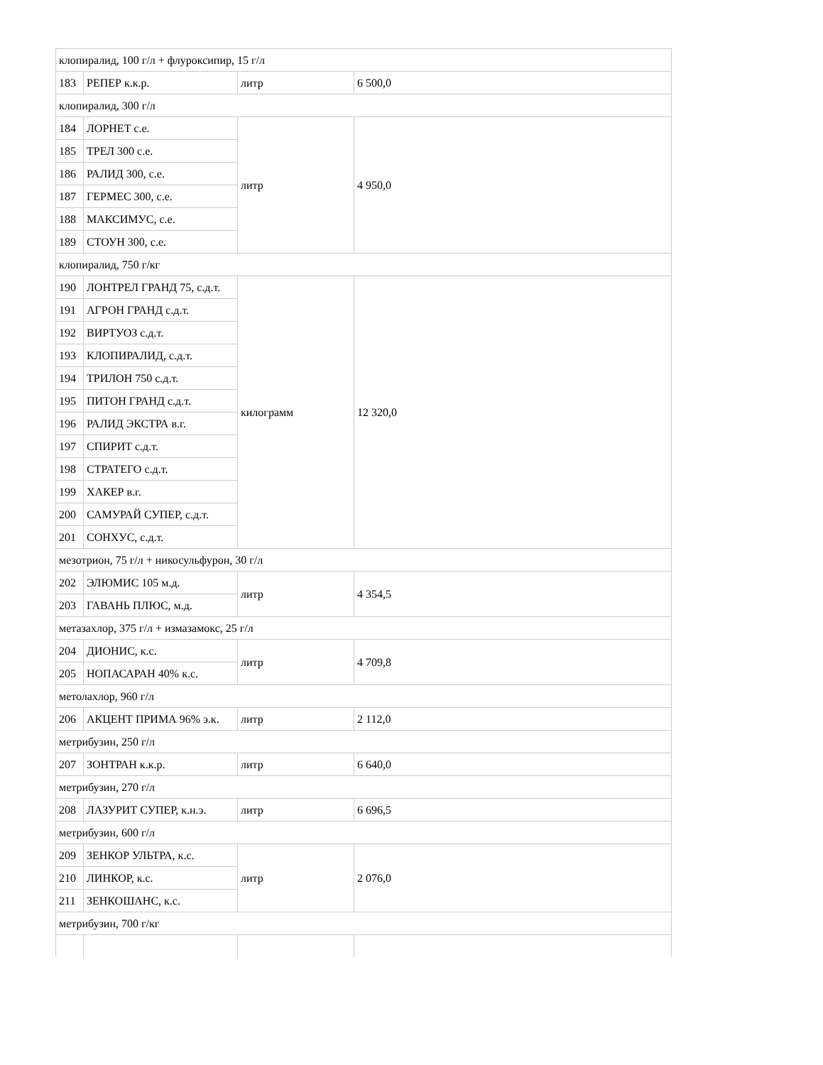| клопиралид, 100 г/л + флуроксипир, 15 г/л | | | |
| 183 | РЕПЕР к.к.р. | литр | 6 500,0 |
| клопиралид, 300 г/л | | | |
| 184 | ЛОРНЕТ с.е. | литр | 4 950,0 |
| 185 | ТРЕЛ 300 с.е. | | |
| 186 | РАЛИД 300, с.е. | | |
| 187 | ГЕРМЕС 300, с.е. | | |
| 188 | МАКСИМУС, с.е. | | |
| 189 | СТОУН 300, с.е. | | |
| клопиралид, 750 г/кг | | | |
| 190 | ЛОНТРЕЛ ГРАНД 75, с.д.т. | килограмм | 12 320,0 |
| 191 | АГРОН ГРАНД с.д.т. | | |
| 192 | ВИРТУОЗ с.д.т. | | |
| 193 | КЛОПИРАЛИД, с.д.т. | | |
| 194 | ТРИЛОН 750 с.д.т. | | |
| 195 | ПИТОН ГРАНД с.д.т. | | |
| 196 | РАЛИД ЭКСТРА в.г. | | |
| 197 | СПИРИТ с.д.т. | | |
| 198 | СТРАТЕГО с.д.т. | | |
| 199 | ХАКЕР в.г. | | |
| 200 | САМУРАЙ СУПЕР, с.д.т. | | |
| 201 | СОНХУС, с.д.т. | | |
| мезотрион, 75 г/л + никосульфурон, 30 г/л | | | |
| 202 | ЭЛЮМИС 105 м.д. | литр | 4 354,5 |
| 203 | ГАВАНЬ ПЛЮС, м.д. | | |
| метазахлор, 375 г/л + измазамокс, 25 г/л | | | |
| 204 | ДИОНИС, к.с. | литр | 4 709,8 |
| 205 | НОПАСАРАН 40% к.с. | | |
| метолахлор, 960 г/л | | | |
| 206 | АКЦЕНТ ПРИМА 96% э.к. | литр | 2 112,0 |
| метрибузин, 250 г/л | | | |
| 207 | ЗОНТРАН к.к.р. | литр | 6 640,0 |
| метрибузин, 270 г/л | | | |
| 208 | ЛАЗУРИТ СУПЕР, к.н.э. | литр | 6 696,5 |
| метрибузин, 600 г/л | | | |
| 209 | ЗЕНКОР УЛЬТРА, к.с. | литр | 2 076,0 |
| 210 | ЛИНКОР, к.с. | | |
| 211 | ЗЕНКОШАНС, к.с. | | |
| метрибузин, 700 г/кг | | | |